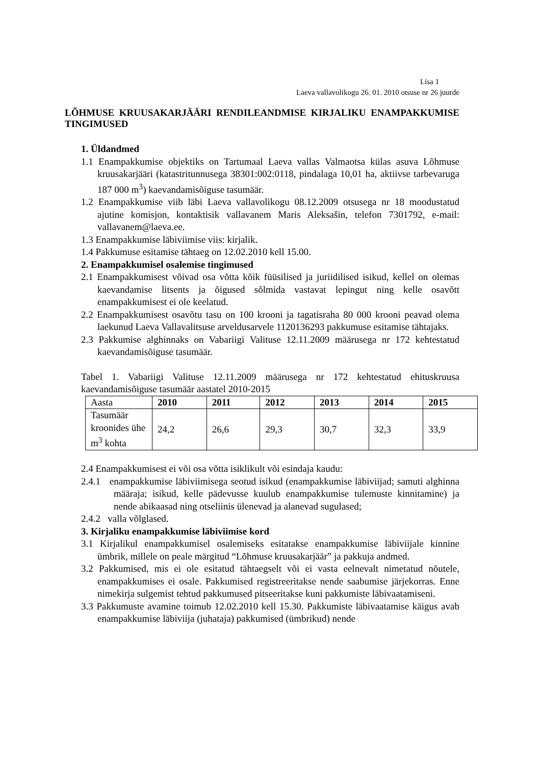Lisa 1
Laeva vallavolikogu 26. 01. 2010 otsuse nr 26 juurde
LÕHMUSE KRUUSAKARJÄÄRI RENDILEANDMISE KIRJALIKU ENAMPAKKUMISE TINGIMUSED
1. Üldandmed
1.1 Enampakkumise objektiks on Tartumaal Laeva vallas Valmaotsa külas asuva Lõhmuse kruusakarjääri (katastritunnusega 38301:002:0118, pindalaga 10,01 ha, aktiivse tarbevaruga 187 000 m<sup>3</sup>) kaevandamisõiguse tasumäär.
1.2 Enampakkumise viib läbi Laeva vallavolikogu 08.12.2009 otsusega nr 18 moodustatud ajutine komisjon, kontaktisik vallavanem Maris Aleksašin, telefon 7301792, e-mail: vallavanem@laeva.ee.
1.3 Enampakkumise läbiviimise viis: kirjalik.
1.4 Pakkumuse esitamise tähtaeg on 12.02.2010 kell 15.00.
2. Enampakkumisel osalemise tingimused
2.1 Enampakkumisest võivad osa võtta kõik füüsilised ja juriidilised isikud, kellel on olemas kaevandamise litsents ja õigused sõlmida vastavat lepingut ning kelle osavõtt enampakkumisest ei ole keelatud.
2.2 Enampakkumisest osavõtu tasu on 100 krooni ja tagatisraha 80 000 krooni peavad olema laekunud Laeva Vallavalitsuse arveldusarvele 1120136293 pakkumuse esitamise tähtajaks.
2.3 Pakkumise alghinnaks on Vabariigi Valituse 12.11.2009 määrusega nr 172 kehtestatud kaevandamisõiguse tasumäär.
Tabel 1. Vabariigi Valituse 12.11.2009 määrusega nr 172 kehtestatud ehituskruusa kaevandamisõiguse tasumäär aastatel 2010-2015
| Aasta | 2010 | 2011 | 2012 | 2013 | 2014 | 2015 |
| Tasumäär kroonides ühe m<sup>3</sup> kohta | 24,2 | 26,6 | 29,3 | 30,7 | 32,3 | 33,9 |
2.4 Enampakkumisest ei või osa võtta isiklikult või esindaja kaudu:
2.4.1 enampakkumise läbiviimisega seotud isikud (enampakkumise läbiviijad; samuti alghinna määraja; isikud, kelle pädevusse kuulub enampakkumise tulemuste kinnitamine) ja nende abikaasad ning otseliinis ülenevad ja alanevad sugulased;
2.4.2 valla võlglased.
3. Kirjaliku enampakkumise läbiviimise kord
3.1 Kirjalikul enampakkumisel osalemiseks esitatakse enampakkumise läbiviijale kinnine ümbrik, millele on peale märgitud “Lõhmuse kruusakarjäär” ja pakkuja andmed.
3.2 Pakkumised, mis ei ole esitatud tähtaegselt või ei vasta eelnevalt nimetatud nõutele, enampakkumises ei osale. Pakkumised registreeritakse nende saabumise järjekorras. Enne nimekirja sulgemist tehtud pakkumused pitseeritakse kuni pakkumiste läbivaatamiseni.
3.3 Pakkumuste avamine toimub 12.02.2010 kell 15.30. Pakkumiste läbivaatamise käigus avab enampakkumise läbiviija (juhataja) pakkumised (ümbrikud) nende